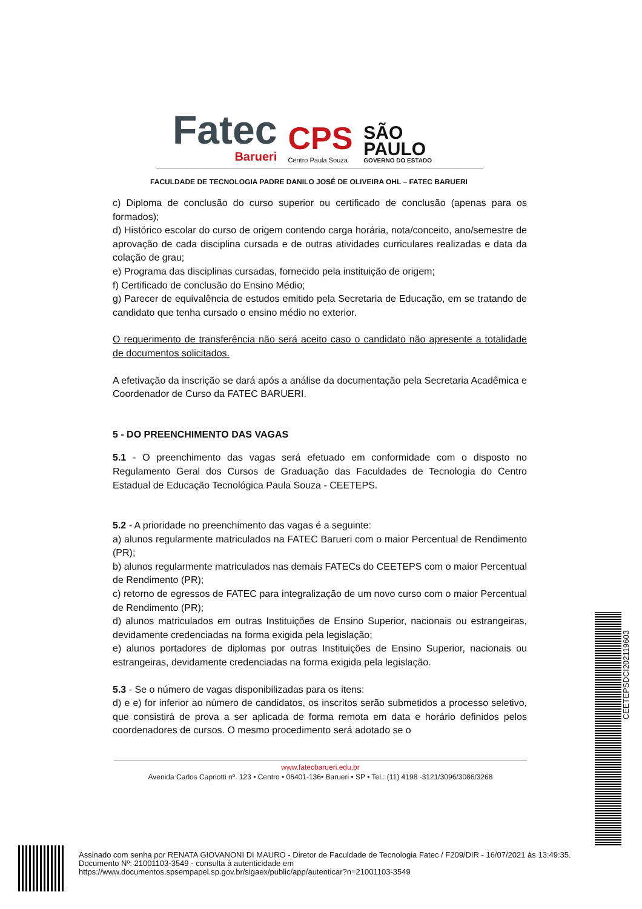Fatec
Barueri
CPS
Centro Paula Souza
SÃO
PAULO
GOVERNO DO ESTADO
FACULDADE DE TECNOLOGIA PADRE DANILO JOSÉ DE OLIVEIRA OHL – FATEC BARUERI
c) Diploma de conclusão do curso superior ou certificado de conclusão (apenas para os formados);
d) Histórico escolar do curso de origem contendo carga horária, nota/conceito, ano/semestre de aprovação de cada disciplina cursada e de outras atividades curriculares realizadas e data da colação de grau;
e) Programa das disciplinas cursadas, fornecido pela instituição de origem;
f) Certificado de conclusão do Ensino Médio;
g) Parecer de equivalência de estudos emitido pela Secretaria de Educação, em se tratando de candidato que tenha cursado o ensino médio no exterior.
O requerimento de transferência não será aceito caso o candidato não apresente a totalidade de documentos solicitados.
A efetivação da inscrição se dará após a análise da documentação pela Secretaria Acadêmica e Coordenador de Curso da FATEC BARUERI.
5 - DO PREENCHIMENTO DAS VAGAS
5.1 - O preenchimento das vagas será efetuado em conformidade com o disposto no Regulamento Geral dos Cursos de Graduação das Faculdades de Tecnologia do Centro Estadual de Educação Tecnológica Paula Souza - CEETEPS.
5.2 - A prioridade no preenchimento das vagas é a seguinte:
a) alunos regularmente matriculados na FATEC Barueri com o maior Percentual de Rendimento (PR);
b) alunos regularmente matriculados nas demais FATECs do CEETEPS com o maior Percentual de Rendimento (PR);
c) retorno de egressos de FATEC para integralização de um novo curso com o maior Percentual de Rendimento (PR);
d) alunos matriculados em outras Instituições de Ensino Superior, nacionais ou estrangeiras, devidamente credenciadas na forma exigida pela legislação;
e) alunos portadores de diplomas por outras Instituições de Ensino Superior, nacionais ou estrangeiras, devidamente credenciadas na forma exigida pela legislação.
5.3 - Se o número de vagas disponibilizadas para os itens:
d) e e) for inferior ao número de candidatos, os inscritos serão submetidos a processo seletivo, que consistirá de prova a ser aplicada de forma remota em data e horário definidos pelos coordenadores de cursos. O mesmo procedimento será adotado se o
www.fatecbarueri.edu.br
Avenida Carlos Capriotti nº. 123 • Centro • 06401-136• Barueri • SP • Tel.: (11) 4198 -3121/3096/3086/3268
CEETEPSDCI202119603
Assinado com senha por RENATA GIOVANONI DI MAURO - Diretor de Faculdade de Tecnologia Fatec / F209/DIR - 16/07/2021 às 13:49:35.
Documento Nº: 21001103-3549 - consulta à autenticidade em
https://www.documentos.spsempapel.sp.gov.br/sigaex/public/app/autenticar?n=21001103-3549